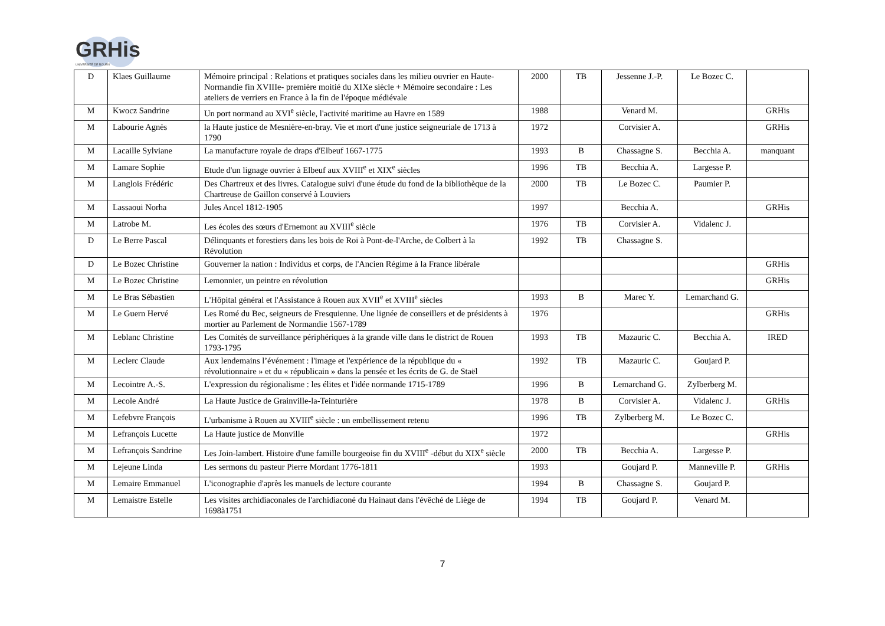GRHis
UNIVERSITÉ DE ROUEN
| D | Klaes Guillaume | Mémoire principal : Relations et pratiques sociales dans les milieu ouvrier en Haute-Normandie fin XVIIIe- première moitié du XIXe siècle + Mémoire secondaire : Les ateliers de verriers en France à la fin de l'époque médiévale | 2000 | TB | Jessenne J.-P. | Le Bozec C. | |
| M | Kwocz Sandrine | Un port normand au XVI<sup>e</sup> siècle, l'activité maritime au Havre en 1589 | 1988 | | Venard M. | | GRHis |
| M | Labourie Agnès | la Haute justice de Mesnière-en-bray. Vie et mort d'une justice seigneuriale de 1713 à 1790 | 1972 | | Corvisier A. | | GRHis |
| M | Lacaille Sylviane | La manufacture royale de draps d'Elbeuf 1667-1775 | 1993 | B | Chassagne S. | Becchia A. | manquant |
| M | Lamare Sophie | Etude d'un lignage ouvrier à Elbeuf aux XVIII<sup>e</sup> et XIX<sup>e</sup> siècles | 1996 | TB | Becchia A. | Largesse P. | |
| M | Langlois Frédéric | Des Chartreux et des livres. Catalogue suivi d'une étude du fond de la bibliothèque de la Chartreuse de Gaillon conservé à Louviers | 2000 | TB | Le Bozec C. | Paumier P. | |
| M | Lassaoui Norha | Jules Ancel 1812-1905 | 1997 | | Becchia A. | | GRHis |
| M | Latrobe M. | Les écoles des sœurs d'Ernemont au XVIII<sup>e</sup> siècle | 1976 | TB | Corvisier A. | Vidalenc J. | |
| D | Le Berre Pascal | Délinquants et forestiers dans les bois de Roi à Pont-de-l'Arche, de Colbert à la Révolution | 1992 | TB | Chassagne S. | | |
| D | Le Bozec Christine | Gouverner la nation : Individus et corps, de l'Ancien Régime à la France libérale | | | | | GRHis |
| M | Le Bozec Christine | Lemonnier, un peintre en révolution | | | | | GRHis |
| M | Le Bras Sébastien | L'Hôpital général et l'Assistance à Rouen aux XVII<sup>e</sup> et XVIII<sup>e</sup> siècles | 1993 | B | Marec Y. | Lemarchand G. | |
| M | Le Guern Hervé | Les Romé du Bec, seigneurs de Fresquienne. Une lignée de conseillers et de présidents à mortier au Parlement de Normandie 1567-1789 | 1976 | | | | GRHis |
| M | Leblanc Christine | Les Comités de surveillance périphériques à la grande ville dans le district de Rouen 1793-1795 | 1993 | TB | Mazauric C. | Becchia A. | IRED |
| M | Leclerc Claude | Aux lendemains l’événement : l'image et l'expérience de la république du « révolutionnaire » et du « républicain » dans la pensée et les écrits de G. de Staël | 1992 | TB | Mazauric C. | Goujard P. | |
| M | Lecointre A.-S. | L'expression du régionalisme : les élites et l'idée normande 1715-1789 | 1996 | B | Lemarchand G. | Zylberberg M. | |
| M | Lecole André | La Haute Justice de Grainville-la-Teinturière | 1978 | B | Corvisier A. | Vidalenc J. | GRHis |
| M | Lefebvre François | L'urbanisme à Rouen au XVIII<sup>e</sup> siècle : un embellissement retenu | 1996 | TB | Zylberberg M. | Le Bozec C. | |
| M | Lefrançois Lucette | La Haute justice de Monville | 1972 | | | | GRHis |
| M | Lefrançois Sandrine | Les Join-lambert. Histoire d'une famille bourgeoise fin du XVIII<sup>e</sup> -début du XIX<sup>e</sup> siècle | 2000 | TB | Becchia A. | Largesse P. | |
| M | Lejeune Linda | Les sermons du pasteur Pierre Mordant 1776-1811 | 1993 | | Goujard P. | Manneville P. | GRHis |
| M | Lemaire Emmanuel | L'iconographie d'après les manuels de lecture courante | 1994 | B | Chassagne S. | Goujard P. | |
| M | Lemaistre Estelle | Les visites archidiaconales de l'archidiaconé du Hainaut dans l'évêché de Liège de 1698à1751 | 1994 | TB | Goujard P. | Venard M. | |
7